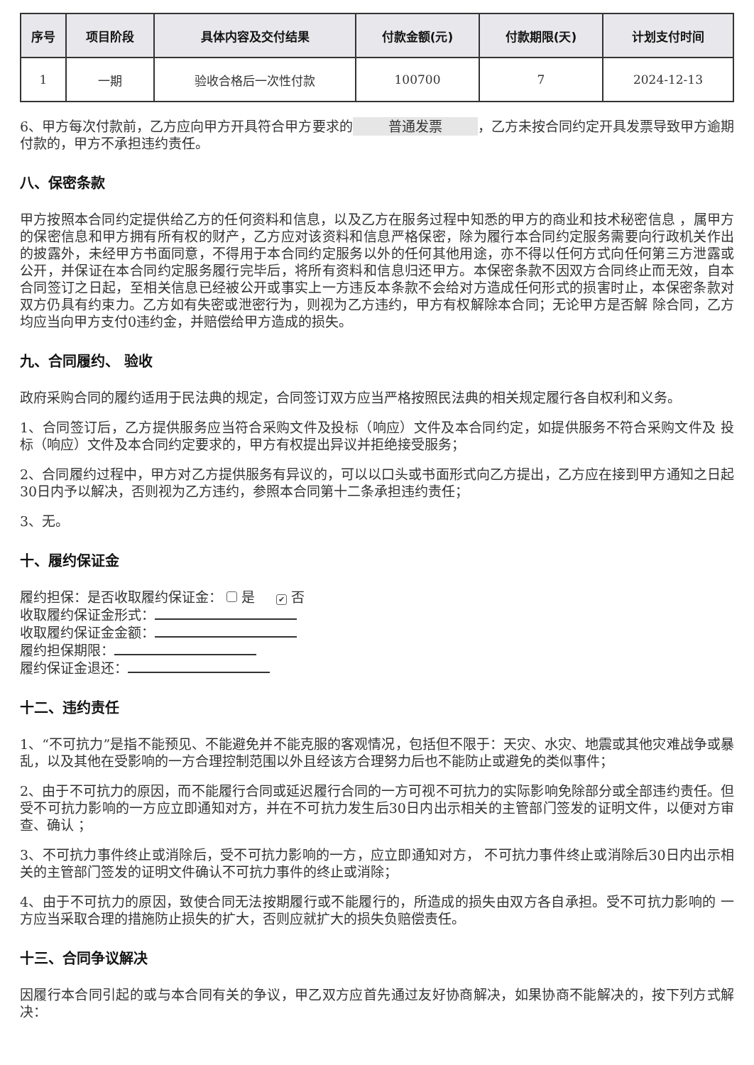| 序号 | 项目阶段 | 具体内容及交付结果 | 付款金额(元) | 付款期限(天) | 计划支付时间 |
| --- | --- | --- | --- | --- | --- |
| 1 | 一期 | 验收合格后一次性付款 | 100700 | 7 | 2024-12-13 |
6、甲方每次付款前，乙方应向甲方开具符合甲方要求的 普通发票 ，乙方未按合同约定开具发票导致甲方逾期付款的，甲方不承担违约责任。
八、保密条款
甲方按照本合同约定提供给乙方的任何资料和信息，以及乙方在服务过程中知悉的甲方的商业和技术秘密信息 ，属甲方的保密信息和甲方拥有所有权的财产，乙方应对该资料和信息严格保密，除为履行本合同约定服务需要向行政机关作出的披露外，未经甲方书面同意，不得用于本合同约定服务以外的任何其他用途，亦不得以任何方式向任何第三方泄露或公开，并保证在本合同约定服务履行完毕后，将所有资料和信息归还甲方。本保密条款不因双方合同终止而无效，自本合同签订之日起，至相关信息已经被公开或事实上一方违反本条款不会给对方造成任何形式的损害时止，本保密条款对双方仍具有约束力。乙方如有失密或泄密行为，则视为乙方违约，甲方有权解除本合同；无论甲方是否解 除合同，乙方均应当向甲方支付0违约金，并赔偿给甲方造成的损失。
九、合同履约、 验收
政府采购合同的履约适用于民法典的规定，合同签订双方应当严格按照民法典的相关规定履行各自权利和义务。
1、合同签订后，乙方提供服务应当符合采购文件及投标（响应）文件及本合同约定，如提供服务不符合采购文件及 投标（响应）文件及本合同约定要求的，甲方有权提出异议并拒绝接受服务；
2、合同履约过程中，甲方对乙方提供服务有异议的，可以以口头或书面形式向乙方提出，乙方应在接到甲方通知之日起30日内予以解决，否则视为乙方违约，参照本合同第十二条承担违约责任；
3、无。
十、履约保证金
履约担保：是否收取履约保证金： 是 ✔ 否
收取履约保证金形式：
收取履约保证金金额：
履约担保期限：
履约保证金退还：
十二、违约责任
1、“不可抗力”是指不能预见、不能避免并不能克服的客观情况，包括但不限于：天灾、水灾、地震或其他灾难战争或暴乱，以及其他在受影响的一方合理控制范围以外且经该方合理努力后也不能防止或避免的类似事件；
2、由于不可抗力的原因，而不能履行合同或延迟履行合同的一方可视不可抗力的实际影响免除部分或全部违约责任。但受不可抗力影响的一方应立即通知对方，并在不可抗力发生后30日内出示相关的主管部门签发的证明文件，以便对方审查、确认 ；
3、不可抗力事件终止或消除后，受不可抗力影响的一方，应立即通知对方， 不可抗力事件终止或消除后30日内出示相关的主管部门签发的证明文件确认不可抗力事件的终止或消除；
4、由于不可抗力的原因，致使合同无法按期履行或不能履行的，所造成的损失由双方各自承担。受不可抗力影响的 一方应当采取合理的措施防止损失的扩大，否则应就扩大的损失负赔偿责任。
十三、合同争议解决
因履行本合同引起的或与本合同有关的争议，甲乙双方应首先通过友好协商解决，如果协商不能解决的，按下列方式解决：